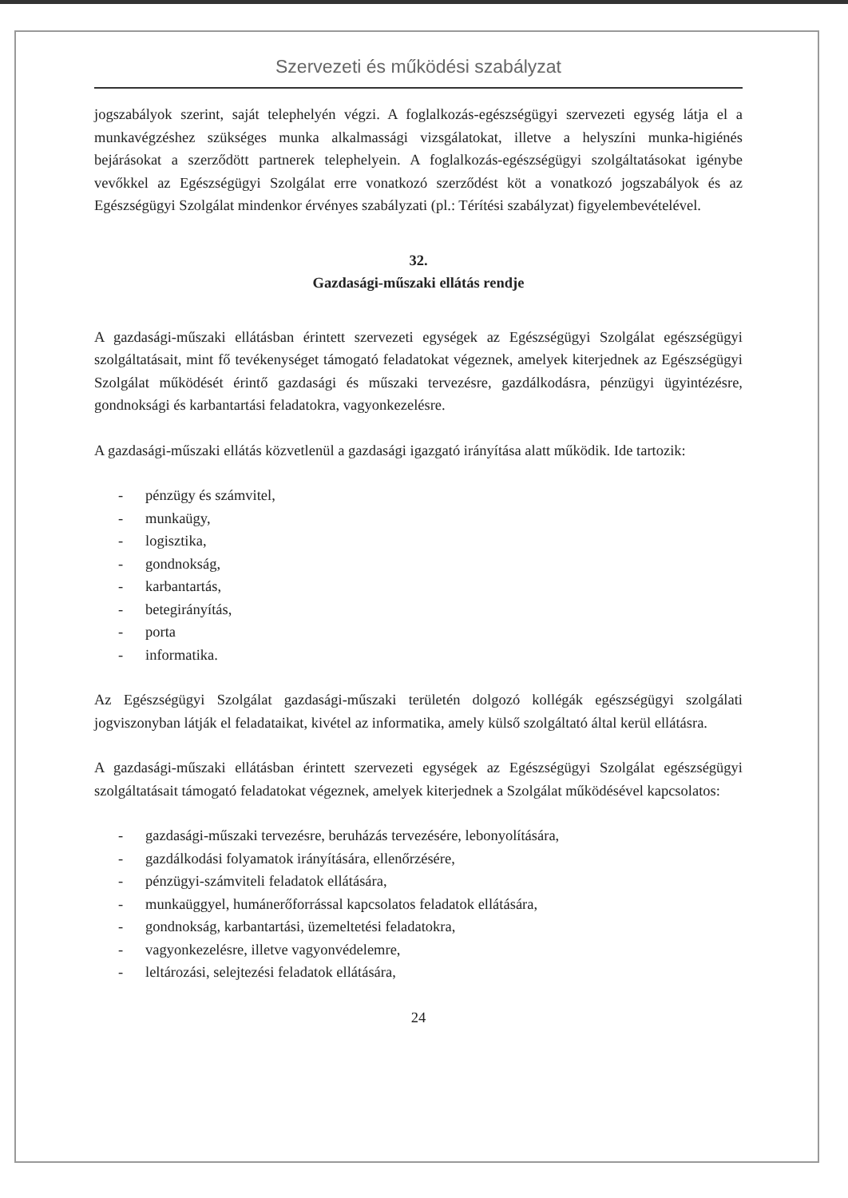Szervezeti és működési szabályzat
jogszabályok szerint, saját telephelyén végzi. A foglalkozás-egészségügyi szervezeti egység látja el a munkavégzéshez szükséges munka alkalmassági vizsgálatokat, illetve a helyszíni munka-higiénés bejárásokat a szerződött partnerek telephelyein. A foglalkozás-egészségügyi szolgáltatásokat igénybe vevőkkel az Egészségügyi Szolgálat erre vonatkozó szerződést köt a vonatkozó jogszabályok és az Egészségügyi Szolgálat mindenkor érvényes szabályzati (pl.: Térítési szabályzat) figyelembevételével.
32.
Gazdasági-műszaki ellátás rendje
A gazdasági-műszaki ellátásban érintett szervezeti egységek az Egészségügyi Szolgálat egészségügyi szolgáltatásait, mint fő tevékenységet támogató feladatokat végeznek, amelyek kiterjednek az Egészségügyi Szolgálat működését érintő gazdasági és műszaki tervezésre, gazdálkodásra, pénzügyi ügyintézésre, gondnoksági és karbantartási feladatokra, vagyonkezelésre.
A gazdasági-műszaki ellátás közvetlenül a gazdasági igazgató irányítása alatt működik. Ide tartozik:
- pénzügy és számvitel,
- munkaügy,
- logisztika,
- gondnokság,
- karbantartás,
- betegirányítás,
- porta
- informatika.
Az Egészségügyi Szolgálat gazdasági-műszaki területén dolgozó kollégák egészségügyi szolgálati jogviszonyban látják el feladataikat, kivétel az informatika, amely külső szolgáltató által kerül ellátásra.
A gazdasági-műszaki ellátásban érintett szervezeti egységek az Egészségügyi Szolgálat egészségügyi szolgáltatásait támogató feladatokat végeznek, amelyek kiterjednek a Szolgálat működésével kapcsolatos:
- gazdasági-műszaki tervezésre, beruházás tervezésére, lebonyolítására,
- gazdálkodási folyamatok irányítására, ellenőrzésére,
- pénzügyi-számviteli feladatok ellátására,
- munkaüggyel, humánerőforrással kapcsolatos feladatok ellátására,
- gondnokság, karbantartási, üzemeltetési feladatokra,
- vagyonkezelésre, illetve vagyonvédelemre,
- leltározási, selejtezési feladatok ellátására,
24